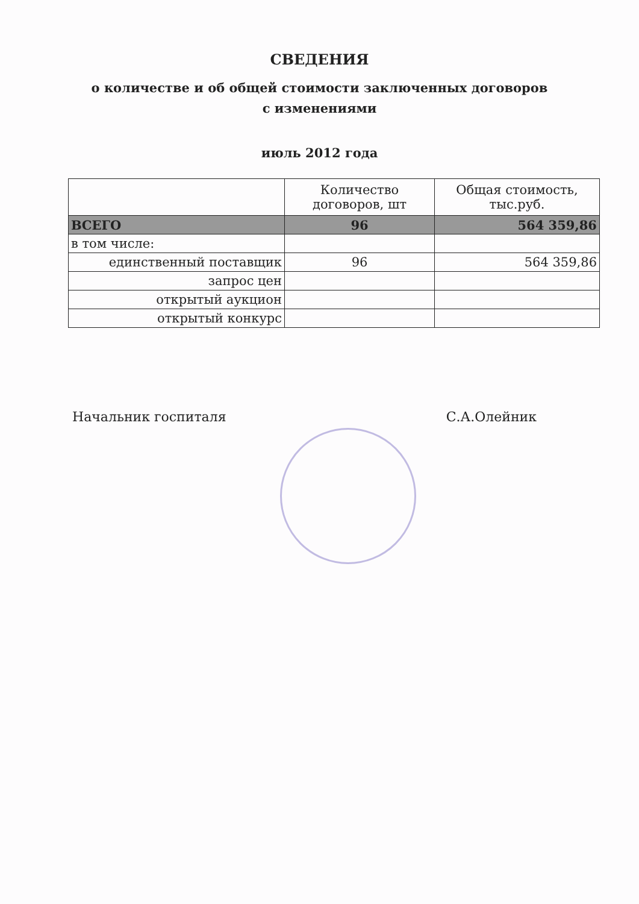СВЕДЕНИЯ
о количестве и об общей стоимости заключенных договоров
с изменениями
июль 2012 года
| | Количество договоров, шт | Общая стоимость, тыс.руб. |
| --- | --- | --- |
| ВСЕГО | 96 | 564 359,86 |
| в том числе: | | |
| единственный поставщик | 96 | 564 359,86 |
| запрос цен | | |
| открытый аукцион | | |
| открытый конкурс | | |
Начальник госпиталя С.А.Олейник